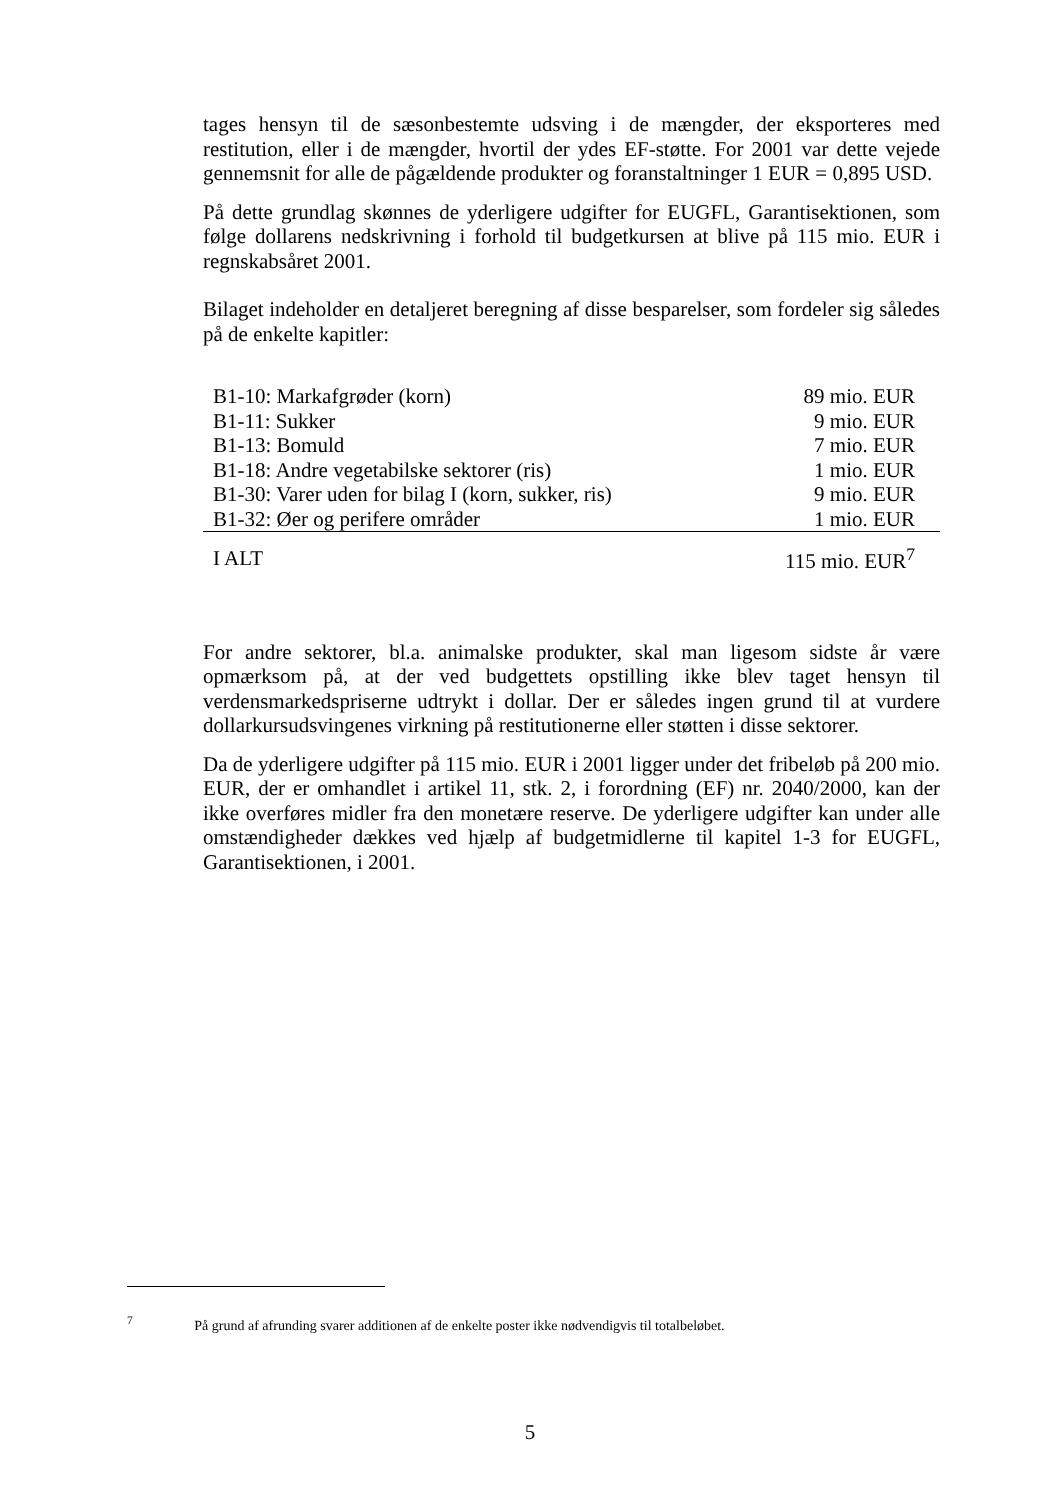tages hensyn til de sæsonbestemte udsving i de mængder, der eksporteres med restitution, eller i de mængder, hvortil der ydes EF-støtte. For 2001 var dette vejede gennemsnit for alle de pågældende produkter og foranstaltninger 1 EUR = 0,895 USD.
På dette grundlag skønnes de yderligere udgifter for EUGFL, Garantisektionen, som følge dollarens nedskrivning i forhold til budgetkursen at blive på 115 mio. EUR i regnskabsåret 2001.
Bilaget indeholder en detaljeret beregning af disse besparelser, som fordeler sig således på de enkelte kapitler:
| B1-10: Markafgrøder (korn) | 89 mio. EUR |
| B1-11: Sukker | 9 mio. EUR |
| B1-13: Bomuld | 7 mio. EUR |
| B1-18: Andre vegetabilske sektorer (ris) | 1 mio. EUR |
| B1-30: Varer uden for bilag I (korn, sukker, ris) | 9 mio. EUR |
| B1-32: Øer og perifere områder | 1 mio. EUR |
| I ALT | 115 mio. EUR<sup>7</sup> |
For andre sektorer, bl.a. animalske produkter, skal man ligesom sidste år være opmærksom på, at der ved budgettets opstilling ikke blev taget hensyn til verdensmarkedspriserne udtrykt i dollar. Der er således ingen grund til at vurdere dollarkursudsvingenes virkning på restitutionerne eller støtten i disse sektorer.
Da de yderligere udgifter på 115 mio. EUR i 2001 ligger under det fribeløb på 200 mio. EUR, der er omhandlet i artikel 11, stk. 2, i forordning (EF) nr. 2040/2000, kan der ikke overføres midler fra den monetære reserve. De yderligere udgifter kan under alle omstændigheder dækkes ved hjælp af budgetmidlerne til kapitel 1-3 for EUGFL, Garantisektionen, i 2001.
<sup>7</sup> På grund af afrunding svarer additionen af de enkelte poster ikke nødvendigvis til totalbeløbet.
5